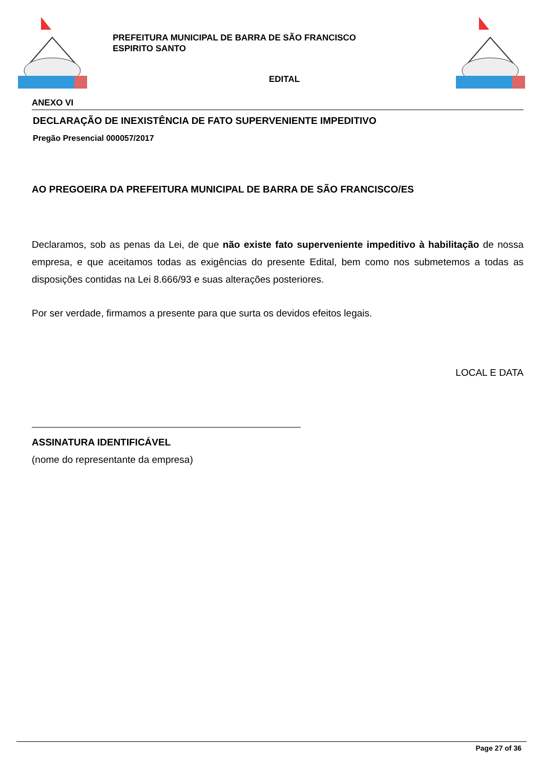PREFEITURA MUNICIPAL DE BARRA DE SÃO FRANCISCO
ESPIRITO SANTO
EDITAL
ANEXO VI
DECLARAÇÃO DE INEXISTÊNCIA DE FATO SUPERVENIENTE IMPEDITIVO
Pregão Presencial 000057/2017
AO PREGOEIRA DA PREFEITURA MUNICIPAL DE BARRA DE SÃO FRANCISCO/ES
Declaramos, sob as penas da Lei, de que não existe fato superveniente impeditivo à habilitação de nossa empresa, e que aceitamos todas as exigências do presente Edital, bem como nos submetemos a todas as disposições contidas na Lei 8.666/93 e suas alterações posteriores.
Por ser verdade, firmamos a presente para que surta os devidos efeitos legais.
LOCAL E DATA
ASSINATURA IDENTIFICÁVEL
(nome do representante da empresa)
Page 27 of 36